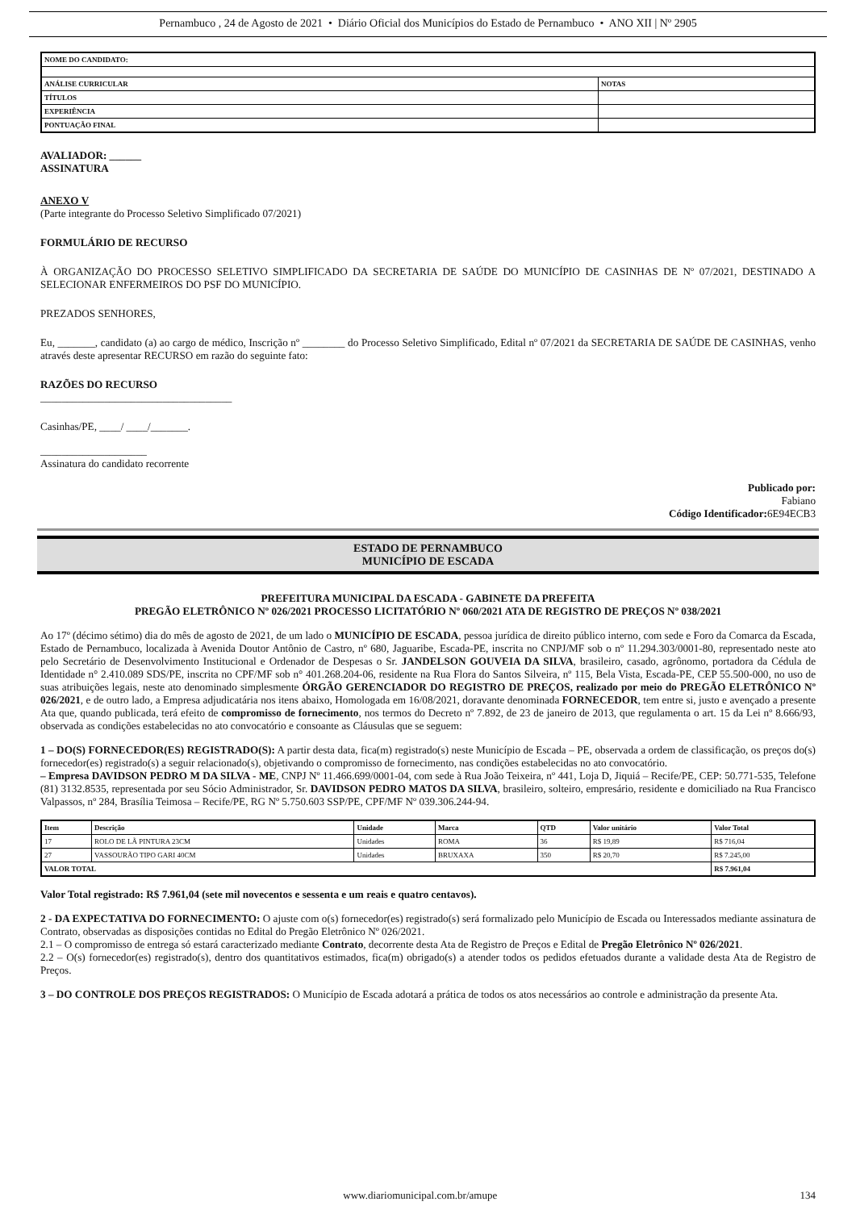Pernambuco , 24 de Agosto de 2021 • Diário Oficial dos Municípios do Estado de Pernambuco • ANO XII | Nº 2905
| NOME DO CANDIDATO: | |
| ANÁLISE CURRICULAR | NOTAS |
| TÍTULOS | |
| EXPERIÊNCIA | |
| PONTUAÇÃO FINAL | |
AVALIADOR: ______
ASSINATURA
ANEXO V
(Parte integrante do Processo Seletivo Simplificado 07/2021)
FORMULÁRIO DE RECURSO
À ORGANIZAÇÃO DO PROCESSO SELETIVO SIMPLIFICADO DA SECRETARIA DE SAÚDE DO MUNICÍPIO DE CASINHAS DE Nº 07/2021, DESTINADO A SELECIONAR ENFERMEIROS DO PSF DO MUNICÍPIO.
PREZADOS SENHORES,
Eu, _______, candidato (a) ao cargo de médico, Inscrição nº ________ do Processo Seletivo Simplificado, Edital nº 07/2021 da SECRETARIA DE SAÚDE DE CASINHAS, venho através deste apresentar RECURSO em razão do seguinte fato:
RAZÕES DO RECURSO
____________________________________
Casinhas/PE, ____/ ____/_______.
____________________
Assinatura do candidato recorrente
Publicado por:
Fabiano
Código Identificador: 6E94ECB3
ESTADO DE PERNAMBUCO
MUNICÍPIO DE ESCADA
PREFEITURA MUNICIPAL DA ESCADA - GABINETE DA PREFEITA
PREGÃO ELETRÔNICO Nº 026/2021 PROCESSO LICITATÓRIO Nº 060/2021 ATA DE REGISTRO DE PREÇOS Nº 038/2021
Ao 17º (décimo sétimo) dia do mês de agosto de 2021, de um lado o MUNICÍPIO DE ESCADA, pessoa jurídica de direito público interno, com sede e Foro da Comarca da Escada, Estado de Pernambuco, localizada à Avenida Doutor Antônio de Castro, nº 680, Jaguaribe, Escada-PE, inscrita no CNPJ/MF sob o nº 11.294.303/0001-80, representado neste ato pelo Secretário de Desenvolvimento Institucional e Ordenador de Despesas o Sr. JANDELSON GOUVEIA DA SILVA, brasileiro, casado, agrônomo, portadora da Cédula de Identidade n° 2.410.089 SDS/PE, inscrita no CPF/MF sob n° 401.268.204-06, residente na Rua Flora do Santos Silveira, nº 115, Bela Vista, Escada-PE, CEP 55.500-000, no uso de suas atribuições legais, neste ato denominado simplesmente ÓRGÃO GERENCIADOR DO REGISTRO DE PREÇOS, realizado por meio do PREGÃO ELETRÔNICO Nº 026/2021, e de outro lado, a Empresa adjudicatária nos itens abaixo, Homologada em 16/08/2021, doravante denominada FORNECEDOR, tem entre si, justo e avençado a presente Ata que, quando publicada, terá efeito de compromisso de fornecimento, nos termos do Decreto nº 7.892, de 23 de janeiro de 2013, que regulamenta o art. 15 da Lei nº 8.666/93, observada as condições estabelecidas no ato convocatório e consoante as Cláusulas que se seguem:
1 – DO(S) FORNECEDOR(ES) REGISTRADO(S): A partir desta data, fica(m) registrado(s) neste Município de Escada – PE, observada a ordem de classificação, os preços do(s) fornecedor(es) registrado(s) a seguir relacionado(s), objetivando o compromisso de fornecimento, nas condições estabelecidas no ato convocatório.
– Empresa DAVIDSON PEDRO M DA SILVA - ME, CNPJ Nº 11.466.699/0001-04, com sede à Rua João Teixeira, nº 441, Loja D, Jiquiá – Recife/PE, CEP: 50.771-535, Telefone (81) 3132.8535, representada por seu Sócio Administrador, Sr. DAVIDSON PEDRO MATOS DA SILVA, brasileiro, solteiro, empresário, residente e domiciliado na Rua Francisco Valpassos, nº 284, Brasília Teimosa – Recife/PE, RG Nº 5.750.603 SSP/PE, CPF/MF Nº 039.306.244-94.
| Item | Descrição | Unidade | Marca | QTD | Valor unitário | Valor Total |
| --- | --- | --- | --- | --- | --- | --- |
| 17 | ROLO DE LÃ PINTURA 23CM | Unidades | ROMA | 36 | R$ 19,89 | R$ 716,04 |
| 27 | VASSOURÃO TIPO GARI 40CM | Unidades | BRUXAXA | 350 | R$ 20,70 | R$ 7.245,00 |
| VALOR TOTAL | | | | | | R$ 7.961,04 |
Valor Total registrado: R$ 7.961,04 (sete mil novecentos e sessenta e um reais e quatro centavos).
2 - DA EXPECTATIVA DO FORNECIMENTO: O ajuste com o(s) fornecedor(es) registrado(s) será formalizado pelo Município de Escada ou Interessados mediante assinatura de Contrato, observadas as disposições contidas no Edital do Pregão Eletrônico Nº 026/2021.
2.1 – O compromisso de entrega só estará caracterizado mediante Contrato, decorrente desta Ata de Registro de Preços e Edital de Pregão Eletrônico Nº 026/2021.
2.2 – O(s) fornecedor(es) registrado(s), dentro dos quantitativos estimados, fica(m) obrigado(s) a atender todos os pedidos efetuados durante a validade desta Ata de Registro de Preços.
3 – DO CONTROLE DOS PREÇOS REGISTRADOS: O Município de Escada adotará a prática de todos os atos necessários ao controle e administração da presente Ata.
www.diariomunicipal.com.br/amupe 134